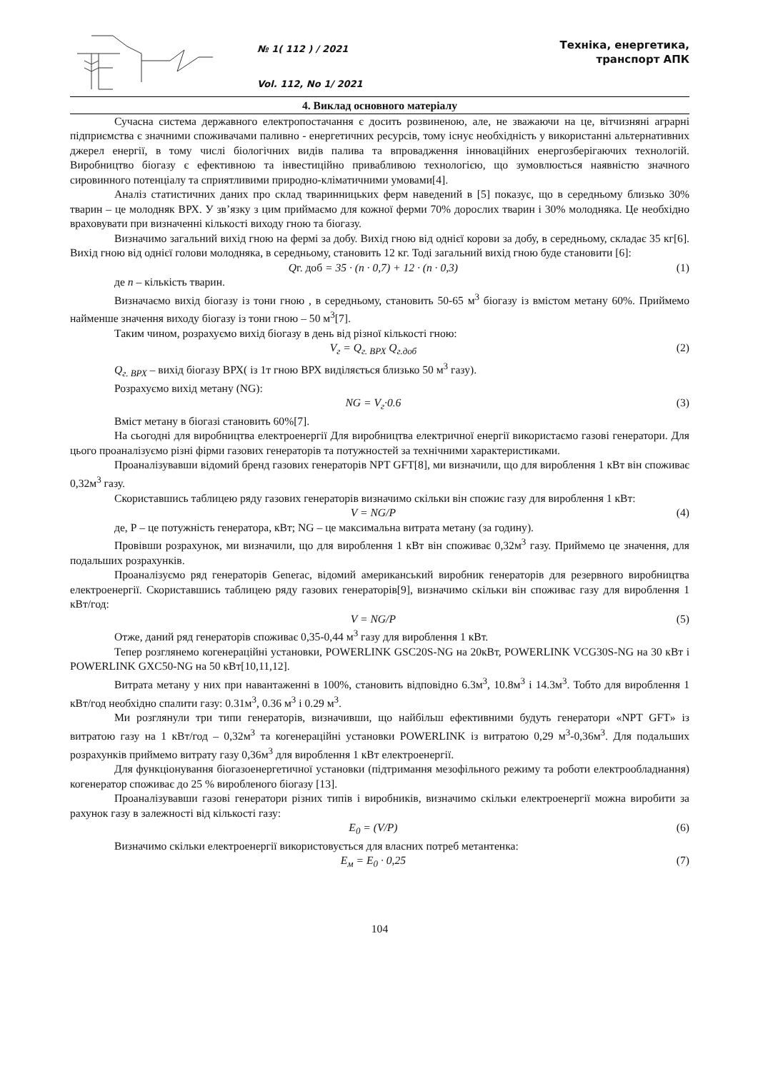№ 1( 112 ) / 2021
Vol. 112, No 1/ 2021
Техніка, енергетика, транспорт АПК
4. Виклад основного матеріалу
Сучасна система державного електропостачання є досить розвиненою, але, не зважаючи на це, вітчизняні аграрні підприємства є значними споживачами паливно - енергетичних ресурсів, тому існує необхідність у використанні альтернативних джерел енергії, в тому числі біологічних видів палива та впровадження інноваційних енергозберігаючих технологій. Виробництво біогазу є ефективною та інвестиційно привабливою технологією, що зумовлюється наявністю значного сировинного потенціалу та сприятливими природно-кліматичними умовами[4].
Аналіз статистичних даних про склад тваринницьких ферм наведений в [5] показує, що в середньому близько 30% тварин – це молодняк ВРХ. У зв’язку з цим приймаємо для кожної ферми 70% дорослих тварин і 30% молодняка. Це необхідно враховувати при визначенні кількості виходу гною та біогазу.
Визначимо загальний вихід гною на фермі за добу. Вихід гною від однієї корови за добу, в середньому, складає 35 кг[6]. Вихід гною від однієї голови молодняка, в середньому, становить 12 кг. Тоді загальний вихід гною буде становити [6]:
Qг. доб = 35 · (n · 0,7) + 12 · (n · 0,3) (1)
де n – кількість тварин.
Визначаємо вихід біогазу із тони гною , в середньому, становить 50-65 м<sup>3</sup> біогазу із вмістом метану 60%. Приймемо найменше значення виходу біогазу із тони гною – 50 м<sup>3</sup>[7].
Таким чином, розрахуємо вихід біогазу в день від різної кількості гною:
V<sub>г</sub> = Q<sub>г. ВРХ</sub> Q<sub>г.доб</sub> (2)
Q<sub>г. ВРХ</sub> – вихід біогазу ВРХ( із 1т гною ВРХ виділяється близько 50 м<sup>3</sup> газу).
Розрахуємо вихід метану (NG):
NG = V<sub>г</sub>·0.6 (3)
Вміст метану в біогазі становить 60%[7].
На сьогодні для виробництва електроенергії Для виробництва електричної енергії використаємо газові генератори. Для цього проаналізуємо різні фірми газових генераторів та потужностей за технічними характеристиками.
Проаналізувавши відомий бренд газових генераторів NPT GFT[8], ми визначили, що для вироблення 1 кВт він споживає 0,32м<sup>3</sup> газу.
Скориставшись таблицею ряду газових генераторів визначимо скільки він спожиє газу для вироблення 1 кВт:
V = NG/P (4)
де, Р – це потужність генератора, кВт; NG – це максимальна витрата метану (за годину).
Провівши розрахунок, ми визначили, що для вироблення 1 кВт він споживає 0,32м<sup>3</sup> газу. Приймемо це значення, для подальших розрахунків.
Проаналізуємо ряд генераторів Generac, відомий американський виробник генераторів для резервного виробництва електроенергії. Скориставшись таблицею ряду газових генераторів[9], визначимо скільки він споживає газу для вироблення 1 кВт/год:
V = NG/P (5)
Отже, даний ряд генераторів споживає 0,35-0,44 м<sup>3</sup> газу для вироблення 1 кВт.
Тепер розглянемо когенераційні установки, POWERLINK GSC20S-NG на 20кВт, POWERLINK VCG30S-NG на 30 кВт і POWERLINK GXC50-NG на 50 кВт[10,11,12].
Витрата метану у них при навантаженні в 100%, становить відповідно 6.3м<sup>3</sup>, 10.8м<sup>3</sup> і 14.3м<sup>3</sup>. Тобто для вироблення 1 кВт/год необхідно спалити газу: 0.31м<sup>3</sup>, 0.36 м<sup>3</sup> і 0.29 м<sup>3</sup>.
Ми розглянули три типи генераторів, визначивши, що найбільш ефективними будуть генератори «NPT GFT» із витратою газу на 1 кВт/год – 0,32м<sup>3</sup> та когенераційні установки POWERLINK із витратою 0,29 м<sup>3</sup>-0,36м<sup>3</sup>. Для подальших розрахунків приймемо витрату газу 0,36м<sup>3</sup> для вироблення 1 кВт електроенергії.
Для функціонування біогазоенергетичної установки (підтримання мезофільного режиму та роботи електрообладнання) когенератор споживає до 25 % виробленого біогазу [13].
Проаналізувавши газові генератори різних типів і виробників, визначимо скільки електроенергії можна виробити за рахунок газу в залежності від кількості газу:
E<sub>0</sub> = (V/P) (6)
Визначимо скільки електроенергії використовується для власних потреб метантенка:
E<sub>м</sub> = E<sub>0</sub> · 0,25 (7)
104